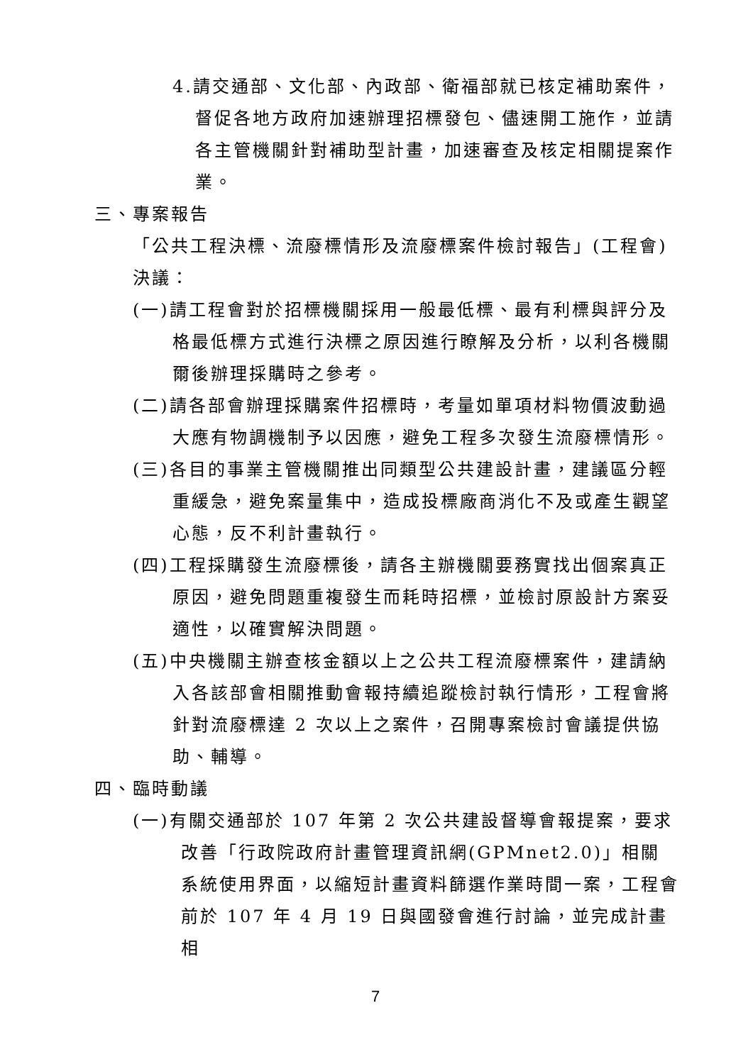4.請交通部、文化部、內政部、衛福部就已核定補助案件，督促各地方政府加速辦理招標發包、儘速開工施作，並請各主管機關針對補助型計畫，加速審查及核定相關提案作業。
三、專案報告
「公共工程決標、流廢標情形及流廢標案件檢討報告」(工程會)
決議：
(一)請工程會對於招標機關採用一般最低標、最有利標與評分及格最低標方式進行決標之原因進行瞭解及分析，以利各機關爾後辦理採購時之參考。
(二)請各部會辦理採購案件招標時，考量如單項材料物價波動過大應有物調機制予以因應，避免工程多次發生流廢標情形。
(三)各目的事業主管機關推出同類型公共建設計畫，建議區分輕重緩急，避免案量集中，造成投標廠商消化不及或產生觀望心態，反不利計畫執行。
(四)工程採購發生流廢標後，請各主辦機關要務實找出個案真正原因，避免問題重複發生而耗時招標，並檢討原設計方案妥適性，以確實解決問題。
(五)中央機關主辦查核金額以上之公共工程流廢標案件，建請納入各該部會相關推動會報持續追蹤檢討執行情形，工程會將針對流廢標達 2 次以上之案件，召開專案檢討會議提供協助、輔導。
四、臨時動議
(一)有關交通部於 107 年第 2 次公共建設督導會報提案，要求改善「行政院政府計畫管理資訊網(GPMnet2.0)」相關系統使用界面，以縮短計畫資料篩選作業時間一案，工程會前於 107 年 4 月 19 日與國發會進行討論，並完成計畫相
7